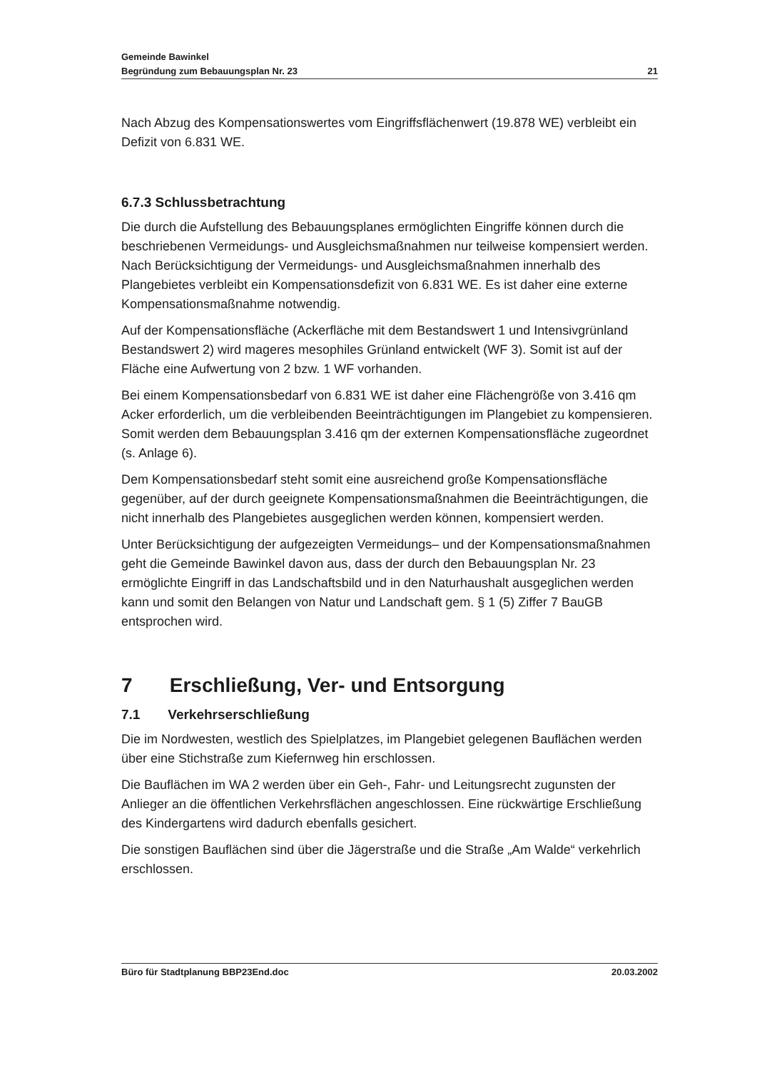Gemeinde Bawinkel
Begründung zum Bebauungsplan Nr. 23 21
Nach Abzug des Kompensationswertes vom Eingriffsflächenwert (19.878 WE) verbleibt ein Defizit von 6.831 WE.
6.7.3 Schlussbetrachtung
Die durch die Aufstellung des Bebauungsplanes ermöglichten Eingriffe können durch die beschriebenen Vermeidungs- und Ausgleichsmaßnahmen nur teilweise kompensiert werden. Nach Berücksichtigung der Vermeidungs- und Ausgleichsmaßnahmen innerhalb des Plangebietes verbleibt ein Kompensationsdefizit von 6.831 WE. Es ist daher eine externe Kompensationsmaßnahme notwendig.
Auf der Kompensationsfläche (Ackerfläche mit dem Bestandswert 1 und Intensivgrünland Bestandswert 2) wird mageres mesophiles Grünland entwickelt (WF 3). Somit ist auf der Fläche eine Aufwertung von 2 bzw. 1 WF vorhanden.
Bei einem Kompensationsbedarf von 6.831 WE ist daher eine Flächengröße von 3.416 qm Acker erforderlich, um die verbleibenden Beeinträchtigungen im Plangebiet zu kompensieren. Somit werden dem Bebauungsplan 3.416 qm der externen Kompensationsfläche zugeordnet (s. Anlage 6).
Dem Kompensationsbedarf steht somit eine ausreichend große Kompensationsfläche gegenüber, auf der durch geeignete Kompensationsmaßnahmen die Beeinträchtigungen, die nicht innerhalb des Plangebietes ausgeglichen werden können, kompensiert werden.
Unter Berücksichtigung der aufgezeigten Vermeidungs– und der Kompensationsmaßnahmen geht die Gemeinde Bawinkel davon aus, dass der durch den Bebauungsplan Nr. 23 ermöglichte Eingriff in das Landschaftsbild und in den Naturhaushalt ausgeglichen werden kann und somit den Belangen von Natur und Landschaft gem. § 1 (5) Ziffer 7 BauGB entsprochen wird.
7 Erschließung, Ver- und Entsorgung
7.1 Verkehrserschließung
Die im Nordwesten, westlich des Spielplatzes, im Plangebiet gelegenen Bauflächen werden über eine Stichstraße zum Kiefernweg hin erschlossen.
Die Bauflächen im WA 2 werden über ein Geh-, Fahr- und Leitungsrecht zugunsten der Anlieger an die öffentlichen Verkehrsflächen angeschlossen. Eine rückwärtige Erschließung des Kindergartens wird dadurch ebenfalls gesichert.
Die sonstigen Bauflächen sind über die Jägerstraße und die Straße „Am Walde“ verkehrlich erschlossen.
Büro für Stadtplanung BBP23End.doc 20.03.2002